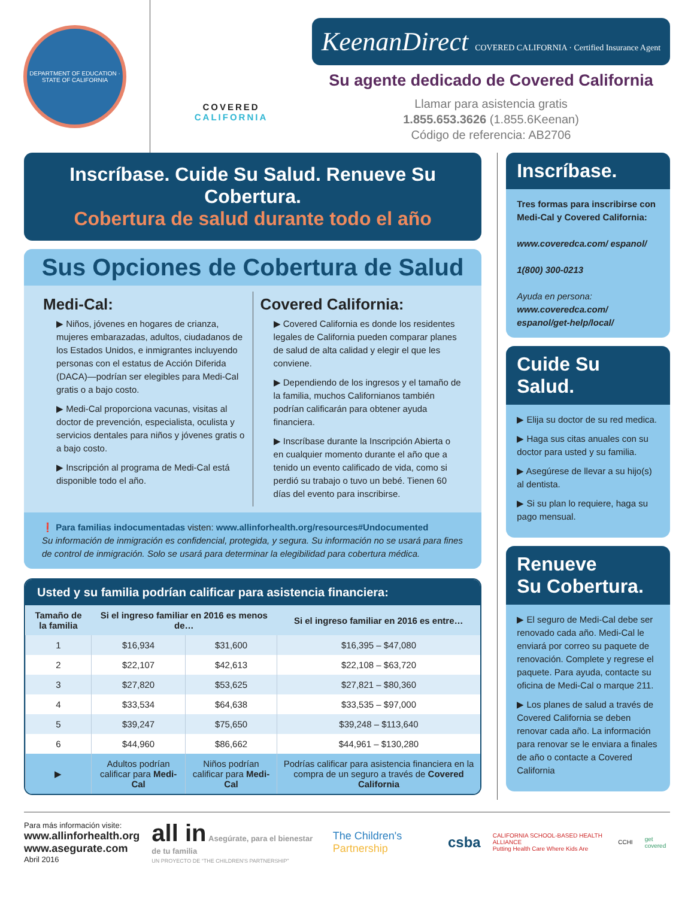DEPARTMENT OF EDUCATION · STATE OF CALIFORNIA
COVERED
CALIFORNIA
KeenanDirect COVERED CALIFORNIA · Certified Insurance Agent
Su agente dedicado de Covered California
Llamar para asistencia gratis
1.855.653.3626 (1.855.6Keenan)
Código de referencia: AB2706
Inscríbase. Cuide Su Salud. Renueve Su Cobertura.
Cobertura de salud durante todo el año
Sus Opciones de Cobertura de Salud
Medi-Cal:
▶ Niños, jóvenes en hogares de crianza, mujeres embarazadas, adultos, ciudadanos de los Estados Unidos, e inmigrantes incluyendo personas con el estatus de Acción Diferida (DACA)—podrían ser elegibles para Medi-Cal gratis o a bajo costo.
▶ Medi-Cal proporciona vacunas, visitas al doctor de prevención, especialista, oculista y servicios dentales para niños y jóvenes gratis o a bajo costo.
▶ Inscripción al programa de Medi-Cal está disponible todo el año.
Covered California:
▶ Covered California es donde los residentes legales de California pueden comparar planes de salud de alta calidad y elegir el que les conviene.
▶ Dependiendo de los ingresos y el tamaño de la familia, muchos Californianos también podrían calificarán para obtener ayuda financiera.
▶ Inscríbase durante la Inscripción Abierta o en cualquier momento durante el año que a tenido un evento calificado de vida, como si perdió su trabajo o tuvo un bebé. Tienen 60 días del evento para inscribirse.
❗ Para familias indocumentadas visten: www.allinforhealth.org/resources#Undocumented
Su información de inmigración es confidencial, protegida, y segura. Su información no se usará para fines de control de inmigración. Solo se usará para determinar la elegibilidad para cobertura médica.
Usted y su familia podrían calificar para asistencia financiera:
| Tamaño de la familia | Si el ingreso familiar en 2016 es menos de… | | Si el ingreso familiar en 2016 es entre… |
| --- | --- | --- | --- |
| 1 | $16,934 | $31,600 | $16,395 – $47,080 |
| 2 | $22,107 | $42,613 | $22,108 – $63,720 |
| 3 | $27,820 | $53,625 | $27,821 – $80,360 |
| 4 | $33,534 | $64,638 | $33,535 – $97,000 |
| 5 | $39,247 | $75,650 | $39,248 – $113,640 |
| 6 | $44,960 | $86,662 | $44,961 – $130,280 |
| ▶ | Adultos podrían calificar para Medi-Cal | Niños podrían calificar para Medi-Cal | Podrías calificar para asistencia financiera en la compra de un seguro a través de Covered California |
Inscríbase.
Tres formas para inscribirse con Medi-Cal y Covered California:
www.coveredca.com/ espanol/
1(800) 300-0213
Ayuda en persona:
www.coveredca.com/ espanol/get-help/local/
Cuide Su Salud.
▶ Elija su doctor de su red medica.
▶ Haga sus citas anuales con su doctor para usted y su familia.
▶ Asegúrese de llevar a su hijo(s) al dentista.
▶ Si su plan lo requiere, haga su pago mensual.
Renueve
Su Cobertura.
▶ El seguro de Medi-Cal debe ser renovado cada año. Medi-Cal le enviará por correo su paquete de renovación. Complete y regrese el paquete. Para ayuda, contacte su oficina de Medi-Cal o marque 211.
▶ Los planes de salud a través de Covered California se deben renovar cada año. La información para renovar se le enviara a finales de año o contacte a Covered California
Para más información visite:
www.allinforhealth.org
www.asegurate.com
Abril 2016
all in Asegúrate, para el bienestar de tu familia
UN PROYECTO DE “THE CHILDREN'S PARTNERSHIP”
The Children's Partnership
csba
CALIFORNIA SCHOOL-BASED HEALTH ALLIANCE
Putting Health Care Where Kids Are
CCHI get covered